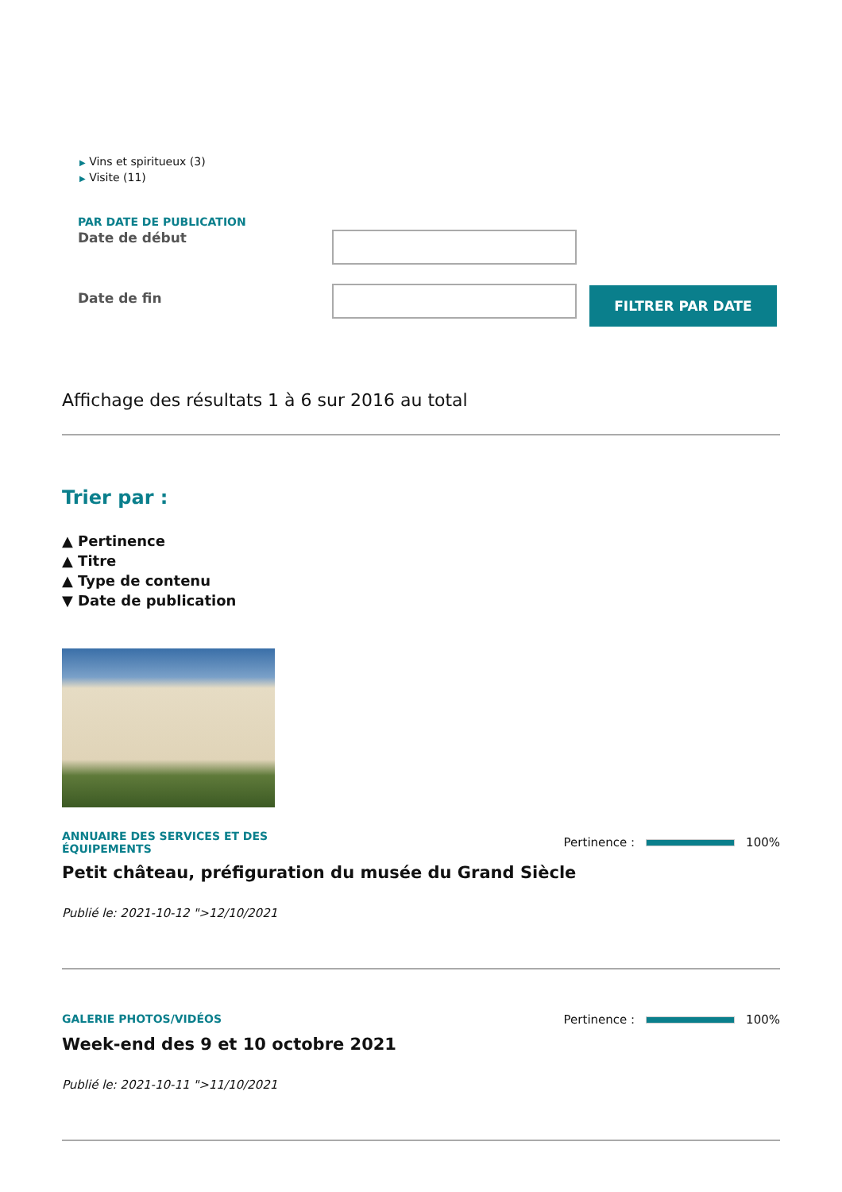▶ Vins et spiritueux (3)
▶ Visite (11)
PAR DATE DE PUBLICATION
Date de début
Date de fin
FILTRER PAR DATE
Affichage des résultats 1 à 6 sur 2016 au total
Trier par :
▲ Pertinence
▲ Titre
▲ Type de contenu
▼ Date de publication
ANNUAIRE DES SERVICES ET DES
ÉQUIPEMENTS
Pertinence :
100%
Petit château, préfiguration du musée du Grand Siècle
Publié le: 2021-10-12 ">12/10/2021
GALERIE PHOTOS/VIDÉOS Pertinence :
100%
Week-end des 9 et 10 octobre 2021
Publié le: 2021-10-11 ">11/10/2021